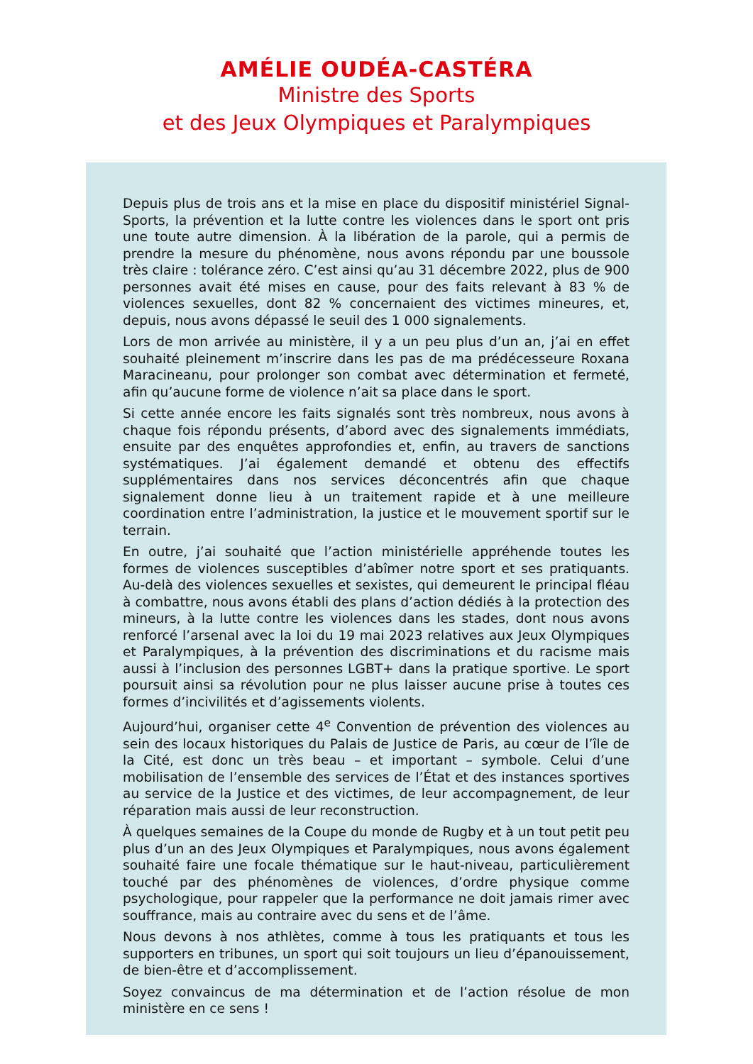AMÉLIE OUDÉA-CASTÉRA
Ministre des Sports
et des Jeux Olympiques et Paralympiques
Depuis plus de trois ans et la mise en place du dispositif ministériel Signal-Sports, la prévention et la lutte contre les violences dans le sport ont pris une toute autre dimension. À la libération de la parole, qui a permis de prendre la mesure du phénomène, nous avons répondu par une boussole très claire : tolérance zéro. C’est ainsi qu’au 31 décembre 2022, plus de 900 personnes avait été mises en cause, pour des faits relevant à 83 % de violences sexuelles, dont 82 % concernaient des victimes mineures, et, depuis, nous avons dépassé le seuil des 1 000 signalements.
Lors de mon arrivée au ministère, il y a un peu plus d’un an, j’ai en effet souhaité pleinement m’inscrire dans les pas de ma prédécesseure Roxana Maracineanu, pour prolonger son combat avec détermination et fermeté, afin qu’aucune forme de violence n’ait sa place dans le sport.
Si cette année encore les faits signalés sont très nombreux, nous avons à chaque fois répondu présents, d’abord avec des signalements immédiats, ensuite par des enquêtes approfondies et, enfin, au travers de sanctions systématiques. J’ai également demandé et obtenu des effectifs supplémentaires dans nos services déconcentrés afin que chaque signalement donne lieu à un traitement rapide et à une meilleure coordination entre l’administration, la justice et le mouvement sportif sur le terrain.
En outre, j’ai souhaité que l’action ministérielle appréhende toutes les formes de violences susceptibles d’abîmer notre sport et ses pratiquants. Au-delà des violences sexuelles et sexistes, qui demeurent le principal fléau à combattre, nous avons établi des plans d’action dédiés à la protection des mineurs, à la lutte contre les violences dans les stades, dont nous avons renforcé l’arsenal avec la loi du 19 mai 2023 relatives aux Jeux Olympiques et Paralympiques, à la prévention des discriminations et du racisme mais aussi à l’inclusion des personnes LGBT+ dans la pratique sportive. Le sport poursuit ainsi sa révolution pour ne plus laisser aucune prise à toutes ces formes d’incivilités et d’agissements violents.
Aujourd’hui, organiser cette 4<sup>e</sup> Convention de prévention des violences au sein des locaux historiques du Palais de Justice de Paris, au cœur de l’île de la Cité, est donc un très beau – et important – symbole. Celui d’une mobilisation de l’ensemble des services de l’État et des instances sportives au service de la Justice et des victimes, de leur accompagnement, de leur réparation mais aussi de leur reconstruction.
À quelques semaines de la Coupe du monde de Rugby et à un tout petit peu plus d’un an des Jeux Olympiques et Paralympiques, nous avons également souhaité faire une focale thématique sur le haut-niveau, particulièrement touché par des phénomènes de violences, d’ordre physique comme psychologique, pour rappeler que la performance ne doit jamais rimer avec souffrance, mais au contraire avec du sens et de l’âme.
Nous devons à nos athlètes, comme à tous les pratiquants et tous les supporters en tribunes, un sport qui soit toujours un lieu d’épanouissement, de bien-être et d’accomplissement.
Soyez convaincus de ma détermination et de l’action résolue de mon ministère en ce sens !